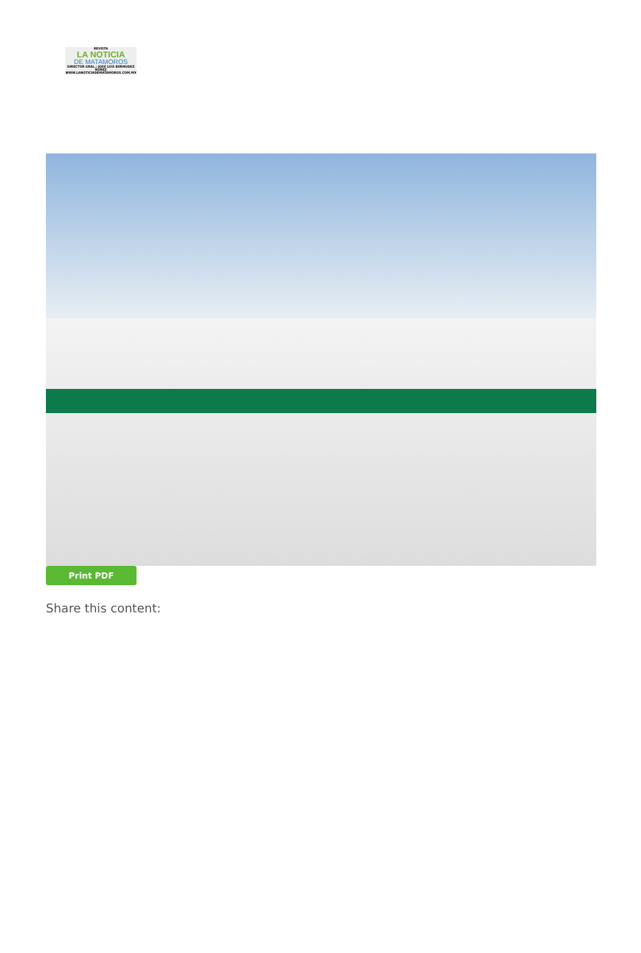REVISTA
LA NOTICIA
DE MATAMOROS
DIRECTOR GRAL.: JOSE LUIS BERMUDEZ NUÑEZ WWW.LANOTICIADEMATAMOROS.COM.MX
Print PDF
Share this content: